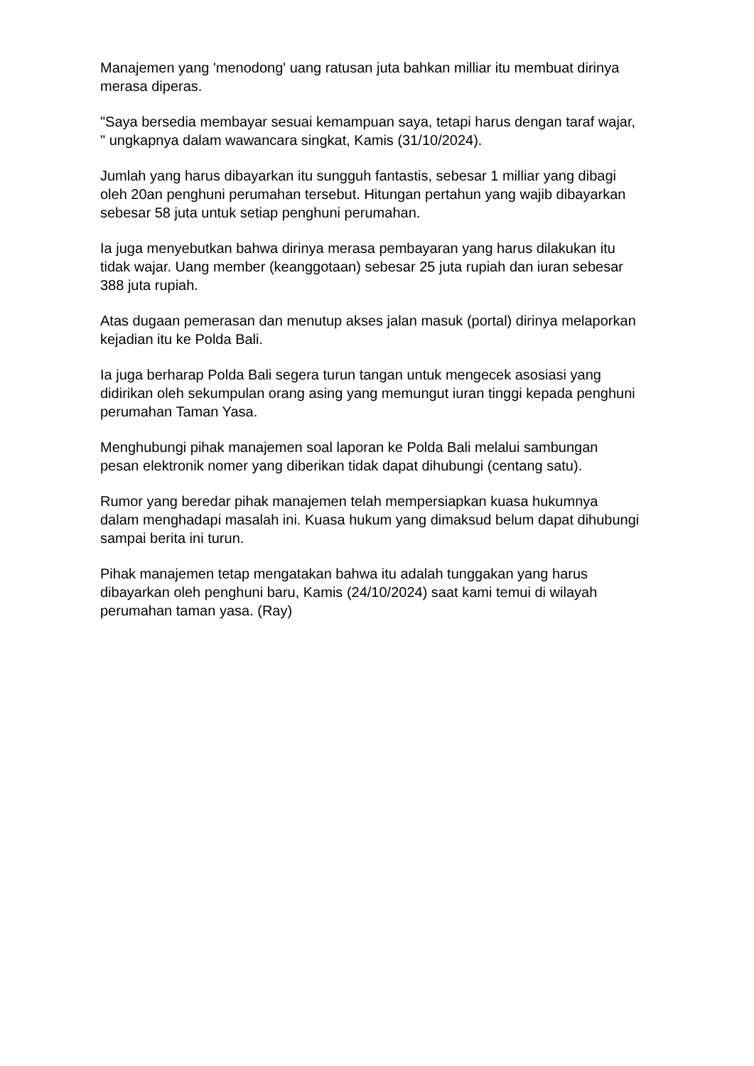Manajemen yang 'menodong' uang ratusan juta bahkan milliar itu membuat dirinya merasa diperas.
"Saya bersedia membayar sesuai kemampuan saya, tetapi harus dengan taraf wajar, " ungkapnya dalam wawancara singkat, Kamis (31/10/2024).
Jumlah yang harus dibayarkan itu sungguh fantastis, sebesar 1 milliar yang dibagi oleh 20an penghuni perumahan tersebut. Hitungan pertahun yang wajib dibayarkan sebesar 58 juta untuk setiap penghuni perumahan.
Ia juga menyebutkan bahwa dirinya merasa pembayaran yang harus dilakukan itu tidak wajar. Uang member (keanggotaan) sebesar 25 juta rupiah dan iuran sebesar 388 juta rupiah.
Atas dugaan pemerasan dan menutup akses jalan masuk (portal) dirinya melaporkan kejadian itu ke Polda Bali.
Ia juga berharap Polda Bali segera turun tangan untuk mengecek asosiasi yang didirikan oleh sekumpulan orang asing yang memungut iuran tinggi kepada penghuni perumahan Taman Yasa.
Menghubungi pihak manajemen soal laporan ke Polda Bali melalui sambungan pesan elektronik nomer yang diberikan tidak dapat dihubungi (centang satu).
Rumor yang beredar pihak manajemen telah mempersiapkan kuasa hukumnya dalam menghadapi masalah ini. Kuasa hukum yang dimaksud belum dapat dihubungi sampai berita ini turun.
Pihak manajemen tetap mengatakan bahwa itu adalah tunggakan yang harus dibayarkan oleh penghuni baru, Kamis (24/10/2024) saat kami temui di wilayah perumahan taman yasa. (Ray)